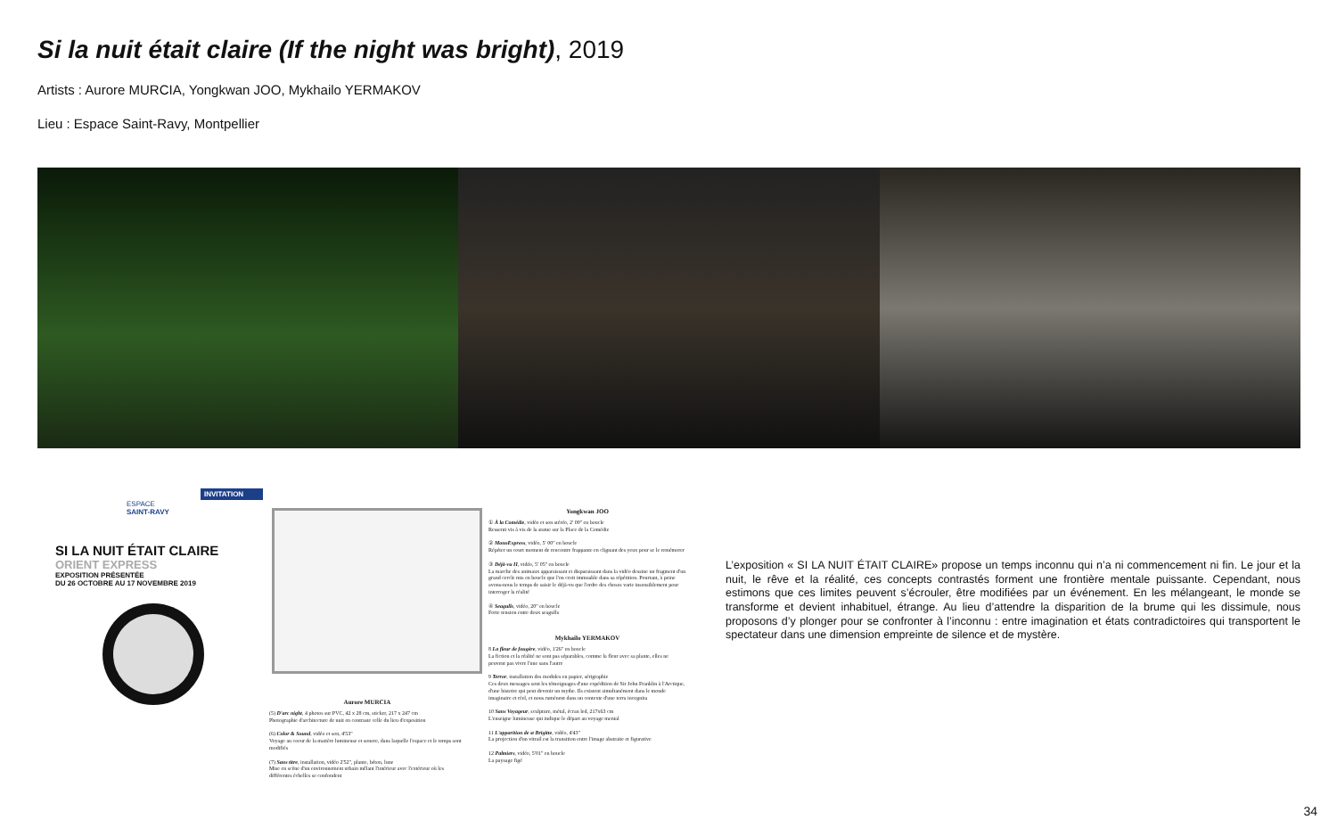Si la nuit était claire (If the night was bright), 2019
Artists : Aurore MURCIA, Yongkwan JOO, Mykhailo YERMAKOV
Lieu : Espace Saint-Ravy, Montpellier
INVITATION
ESPACE
SAINT-RAVY
SI LA NUIT ÉTAIT CLAIRE
ORIENT EXPRESS
EXPOSITION PRÉSENTÉE
DU 26 OCTOBRE AU 17 NOVEMBRE 2019
Aurore MURCIA
(5) D'arc night, 4 photos sur PVC, 42 x 28 cm, sticker, 217 x 247 cm
Photographie d'architecture de nuit en contraste celle du lieu d'exposition
(6) Color & Sound, vidéo et son, 4'53"
Voyage au coeur de la matière lumineuse et sonore, dans laquelle l'espace et le temps sont modifiés
(7) Sans titre, installation, vidéo 2'52", plante, béton, lune
Mise en scène d'un environnement urbain mêlant l'intérieur avec l'extérieur où les différentes échelles se confondent
Yongkwan JOO
① À la Comédie, vidéo et son stéréo, 2' 00" en boucle
Ressenti vis à vis de la statue sur la Place de la Comédie
② MonoExpress, vidéo, 5' 00" en boucle
Répéter un court moment de rencontre frappante en clignant des yeux pour se le remémorer
③ Déjà-vu II, vidéo, 5' 05" en boucle
La marche des animaux apparaissant et disparaissant dans la vidéo dessine un fragment d'un grand cercle mis en boucle que l'on croit immuable dans sa répétition. Pourtant, à peine avons-nous le temps de saisir le déjà-vu que l'ordre des choses varie insensiblement pour interroger la réalité
④ Seagulls, vidéo, 20" en boucle
Forte tension entre deux seagulls
Mykhailo YERMAKOV
8 La fleur de fougère, vidéo, 1'26" en boucle
La fiction et la réalité ne sont pas séparables, comme la fleur avec sa plante, elles ne peuvent pas vivre l'une sans l'autre
9 Terror, installation des modules en papier, sérigraphie
Ces deux messages sont les témoignages d'une expédition de Sir John Franklin à l'Arctique, d'une histoire qui peut devenir un mythe. Ils existent simultanément dans le monde imaginaire et réel, et nous ramènent dans un contexte d'une terra incognita
10 Sans Voyageur, sculpture, métal, écran led, 217x63 cm
L'enseigne lumineuse qui indique le départ au voyage mental
11 L'apparition de st Brigitte, vidéo, 4'43"
La projection d'un vitrail est la transition entre l'image abstraite et figurative
12 Palmiers, vidéo, 5'01" en boucle
La paysage figé
L’exposition « SI LA NUIT ÉTAIT CLAIRE» propose un temps inconnu qui n’a ni commencement ni fin. Le jour et la nuit, le rêve et la réalité, ces concepts contrastés forment une frontière mentale puissante. Cependant, nous estimons que ces limites peuvent s’écrouler, être modifiées par un événement. En les mélangeant, le monde se transforme et devient inhabituel, étrange. Au lieu d’attendre la disparition de la brume qui les dissimule, nous proposons d’y plonger pour se confronter à l’inconnu : entre imagination et états contradictoires qui transportent le spectateur dans une dimension empreinte de silence et de mystère.
34